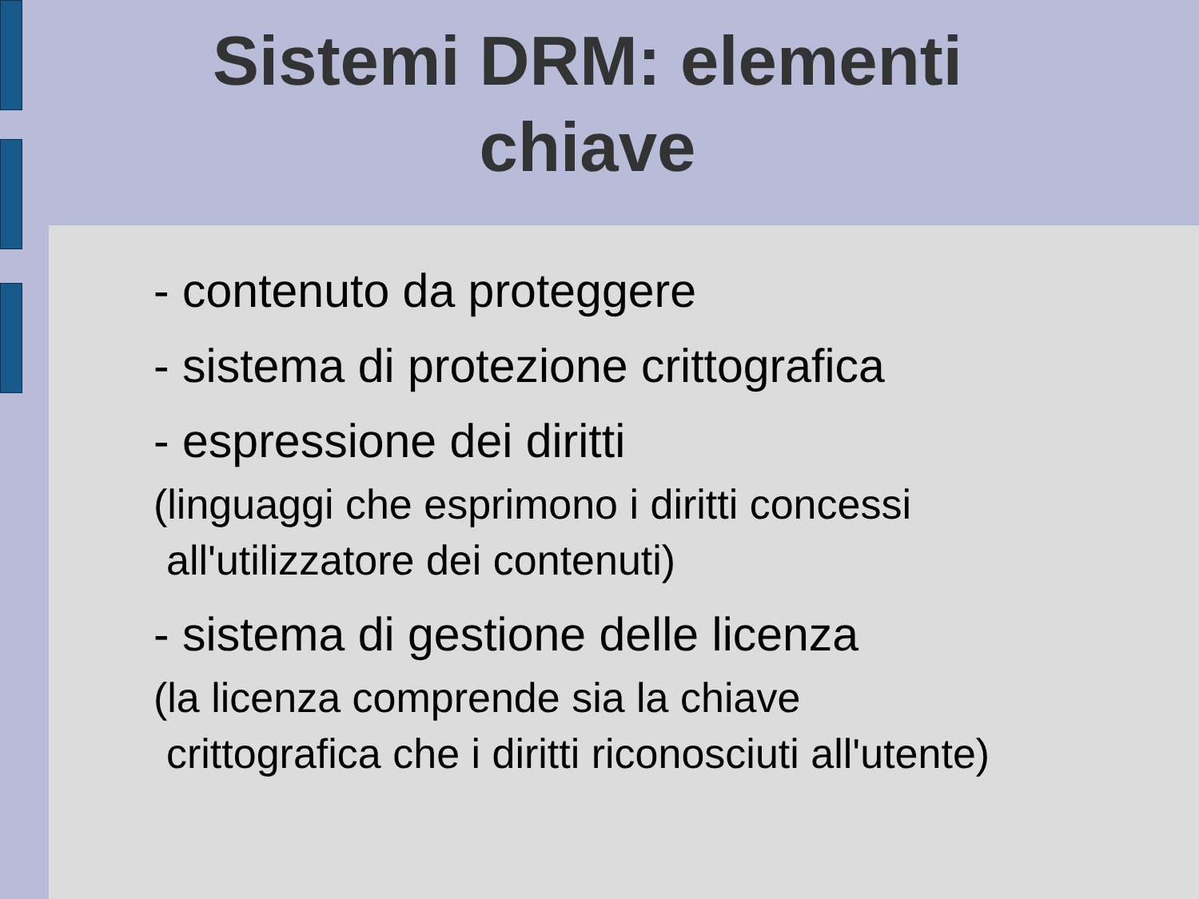Sistemi DRM: elementi chiave
- contenuto da proteggere
- sistema di protezione crittografica
- espressione dei diritti
(linguaggi che esprimono i diritti concessi
all'utilizzatore dei contenuti)
- sistema di gestione delle licenza
(la licenza comprende sia la chiave
crittografica che i diritti riconosciuti all'utente)